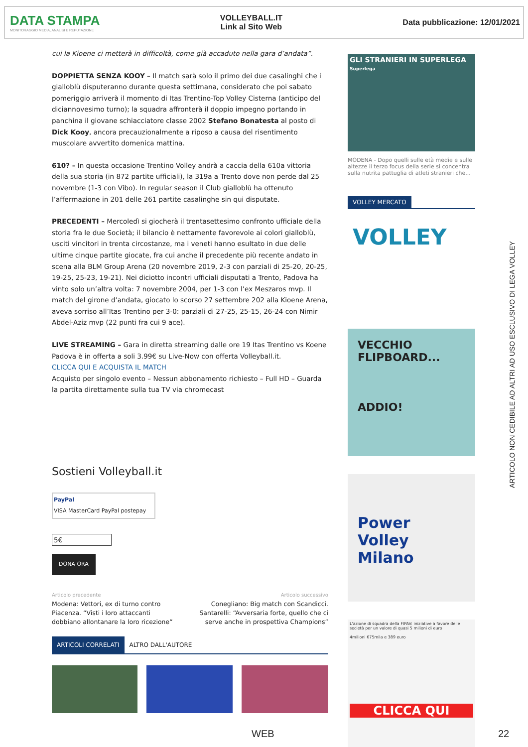DATA STAMPA
MONITORAGGIO MEDIA, ANALISI E REPUTAZIONE
VOLLEYBALL.IT
Link al Sito Web
Data pubblicazione: 12/01/2021
cui la Kioene ci metterà in difficoltà, come già accaduto nella gara d’andata”.
DOPPIETTA SENZA KOOY – Il match sarà solo il primo dei due casalinghi che i gialloblù disputeranno durante questa settimana, considerato che poi sabato pomeriggio arriverà il momento di Itas Trentino-Top Volley Cisterna (anticipo del diciannovesimo turno); la squadra affronterà il doppio impegno portando in panchina il giovane schiacciatore classe 2002 Stefano Bonatesta al posto di Dick Kooy, ancora precauzionalmente a riposo a causa del risentimento muscolare avvertito domenica mattina.
610? – In questa occasione Trentino Volley andrà a caccia della 610a vittoria della sua storia (in 872 partite ufficiali), la 319a a Trento dove non perde dal 25 novembre (1-3 con Vibo). In regular season il Club gialloblù ha ottenuto l’affermazione in 201 delle 261 partite casalinghe sin qui disputate.
PRECEDENTI – Mercoledì si giocherà il trentasettesimo confronto ufficiale della storia fra le due Società; il bilancio è nettamente favorevole ai colori gialloblù, usciti vincitori in trenta circostanze, ma i veneti hanno esultato in due delle ultime cinque partite giocate, fra cui anche il precedente più recente andato in scena alla BLM Group Arena (20 novembre 2019, 2-3 con parziali di 25-20, 20-25, 19-25, 25-23, 19-21). Nei diciotto incontri ufficiali disputati a Trento, Padova ha vinto solo un’altra volta: 7 novembre 2004, per 1-3 con l’ex Meszaros mvp. Il match del girone d’andata, giocato lo scorso 27 settembre 202 alla Kioene Arena, aveva sorriso all’Itas Trentino per 3-0: parziali di 27-25, 25-15, 26-24 con Nimir Abdel-Aziz mvp (22 punti fra cui 9 ace).
LIVE STREAMING – Gara in diretta streaming dalle ore 19 Itas Trentino vs Koene Padova è in offerta a soli 3.99€ su Live-Now con offerta Volleyball.it.
CLICCA QUI E ACQUISTA IL MATCH
Acquisto per singolo evento – Nessun abbonamento richiesto – Full HD – Guarda la partita direttamente sulla tua TV via chromecast
Sostieni Volleyball.it
PayPal
VISA MasterCard PayPal postepay
5€
DONA ORA
Articolo precedente
Modena: Vettori, ex di turno contro Piacenza. “Visti i loro attaccanti dobbiano allontanare la loro ricezione”
Articolo successivo
Conegliano: Big match con Scandicci. Santarelli: “Avversaria forte, quello che ci serve anche in prospettiva Champions”
ARTICOLI CORRELATI ALTRO DALL'AUTORE
GLI STRANIERI IN SUPERLEGA
Superlega
MODENA - Dopo quelli sulle età medie e sulle altezze il terzo focus della serie si concentra sulla nutrita pattuglia di atleti stranieri che...
VOLLEY MERCATO
VOLLEY
VECCHIO FLIPBOARD...
ADDIO!
Power Volley Milano
L'azione di squadra della FIPAV: iniziative a favore delle società per un valore di quasi 5 milioni di euro
4milioni 675mila e 389 euro
CLICCA QUI
ARTICOLO NON CEDIBILE AD ALTRI AD USO ESCLUSIVO DI LEGA VOLLEY
WEB 22